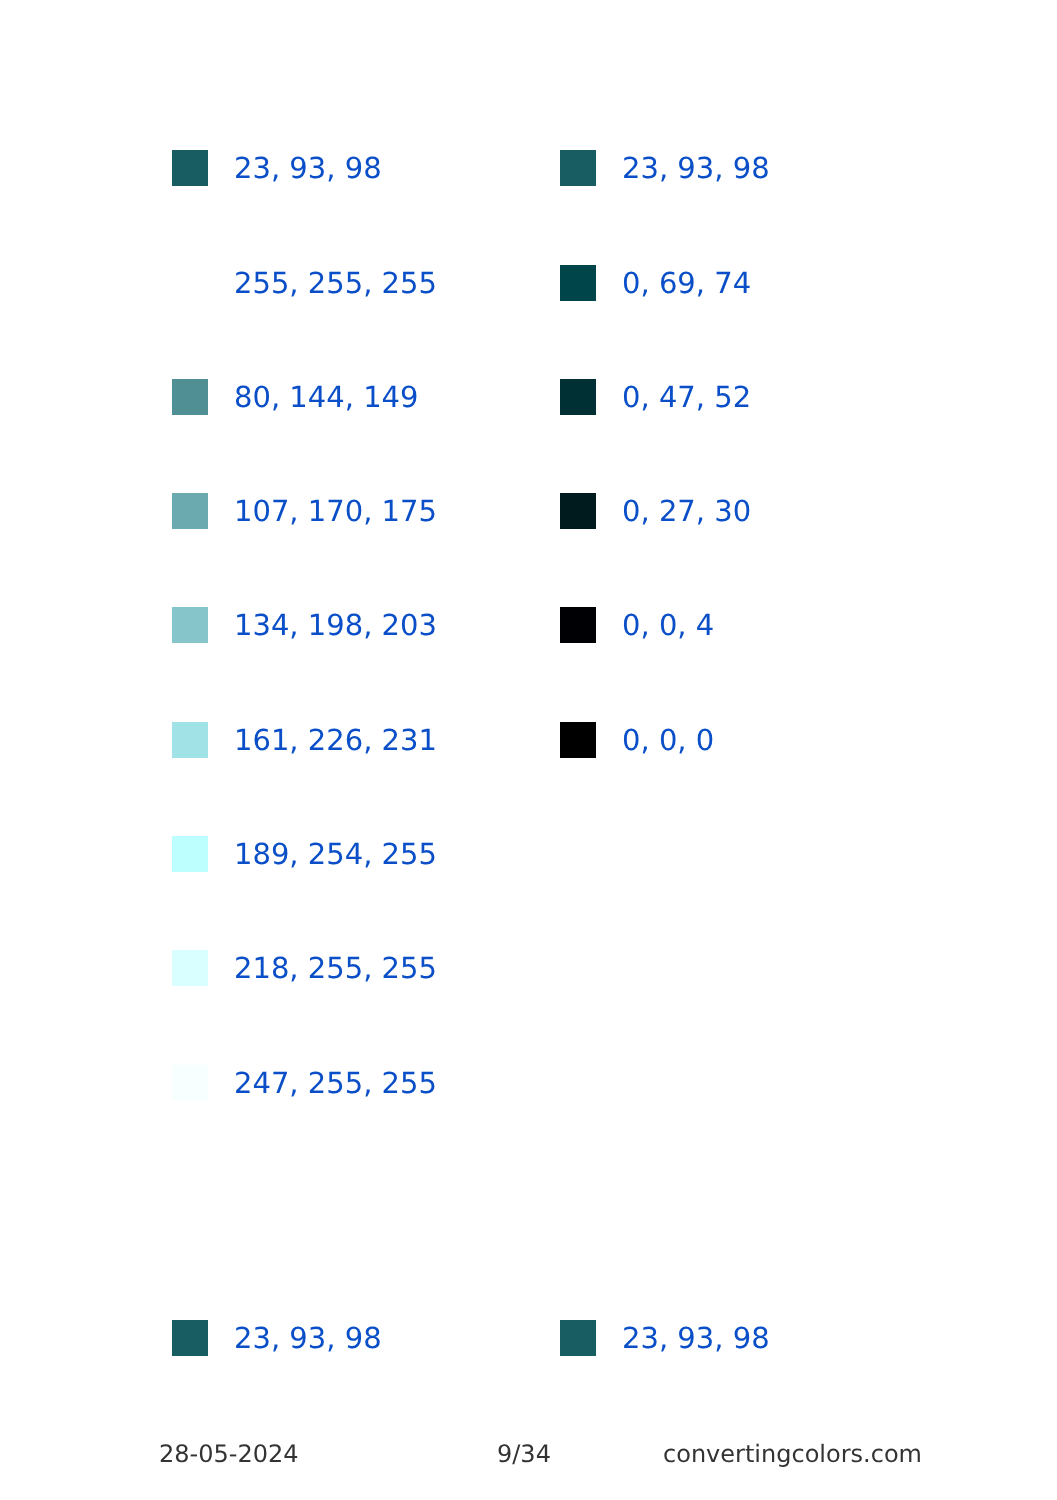23, 93, 98 23, 93, 98
255, 255, 255 0, 69, 74
80, 144, 149 0, 47, 52
107, 170, 175 0, 27, 30
134, 198, 203 0, 0, 4
161, 226, 231 0, 0, 0
189, 254, 255
218, 255, 255
247, 255, 255
23, 93, 98 23, 93, 98
28-05-2024 9/34 convertingcolors.com